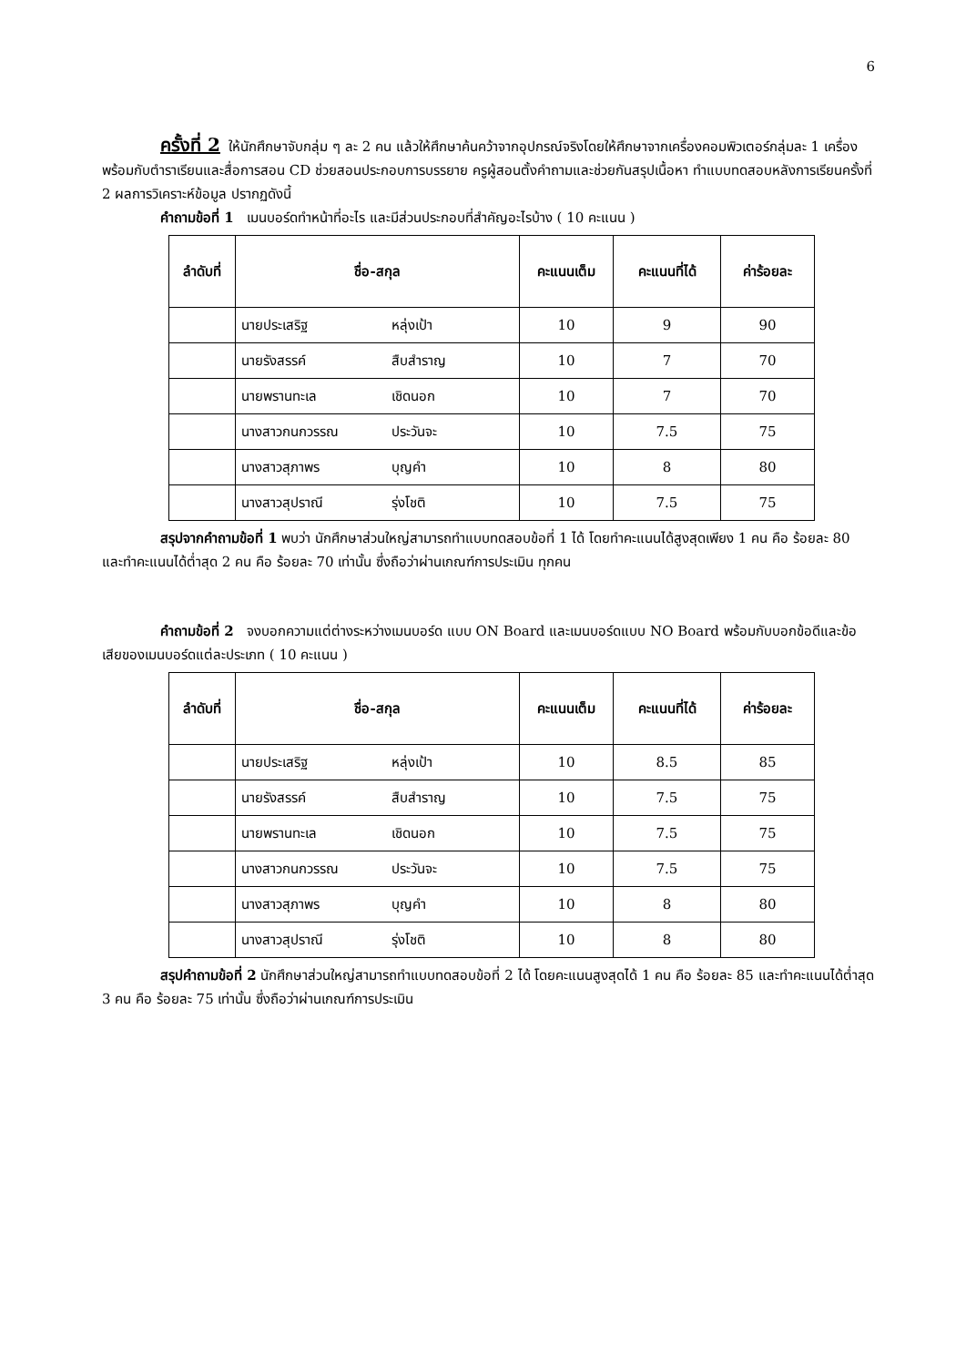6
ครั้งที่ 2 ให้นักศึกษาจับกลุ่ม ๆ ละ 2 คน แล้วให้ศึกษาค้นคว้าจากอุปกรณ์จริงโดยให้ศึกษาจากเครื่องคอมพิวเตอร์กลุ่มละ 1 เครื่อง พร้อมกับตำราเรียนและสื่อการสอน CD ช่วยสอนประกอบการบรรยาย ครูผู้สอนตั้งคำถามและช่วยกันสรุปเนื้อหา ทำแบบทดสอบหลังการเรียนครั้งที่ 2 ผลการวิเคราะห์ข้อมูล ปรากฏดังนี้
คำถามข้อที่ 1 เมนบอร์ดทำหน้าที่อะไร และมีส่วนประกอบที่สำคัญอะไรบ้าง ( 10 คะแนน )
| ลำดับที่ | ชื่อ-สกุล | คะแนนเต็ม | คะแนนที่ได้ | ค่าร้อยละ |
| --- | --- | --- | --- | --- |
| | นายประเสริฐ หลุ่งเป้า | 10 | 9 | 90 |
| | นายรังสรรค์ สืบสำราญ | 10 | 7 | 70 |
| | นายพรานทะเล เชิดนอก | 10 | 7 | 70 |
| | นางสาวกนกวรรณ ประวันจะ | 10 | 7.5 | 75 |
| | นางสาวสุภาพร บุญคำ | 10 | 8 | 80 |
| | นางสาวสุปราณี รุ่งโชติ | 10 | 7.5 | 75 |
สรุปจากคำถามข้อที่ 1 พบว่า นักศึกษาส่วนใหญ่สามารถทำแบบทดสอบข้อที่ 1 ได้ โดยทำคะแนนได้สูงสุดเพียง 1 คน คือ ร้อยละ 80 และทำคะแนนได้ต่ำสุด 2 คน คือ ร้อยละ 70 เท่านั้น ซึ่งถือว่าผ่านเกณฑ์การประเมิน ทุกคน
คำถามข้อที่ 2 จงบอกความแต่ต่างระหว่างเมนบอร์ด แบบ ON Board และเมนบอร์ดแบบ NO Board พร้อมกับบอกข้อดีและข้อเสียของเมนบอร์ดแต่ละประเภท ( 10 คะแนน )
| ลำดับที่ | ชื่อ-สกุล | คะแนนเต็ม | คะแนนที่ได้ | ค่าร้อยละ |
| --- | --- | --- | --- | --- |
| | นายประเสริฐ หลุ่งเป้า | 10 | 8.5 | 85 |
| | นายรังสรรค์ สืบสำราญ | 10 | 7.5 | 75 |
| | นายพรานทะเล เชิดนอก | 10 | 7.5 | 75 |
| | นางสาวกนกวรรณ ประวันจะ | 10 | 7.5 | 75 |
| | นางสาวสุภาพร บุญคำ | 10 | 8 | 80 |
| | นางสาวสุปราณี รุ่งโชติ | 10 | 8 | 80 |
สรุปคำถามข้อที่ 2 นักศึกษาส่วนใหญ่สามารถทำแบบทดสอบข้อที่ 2 ได้ โดยคะแนนสูงสุดได้ 1 คน คือ ร้อยละ 85 และทำคะแนนได้ต่ำสุด 3 คน คือ ร้อยละ 75 เท่านั้น ซึ่งถือว่าผ่านเกณฑ์การประเมิน